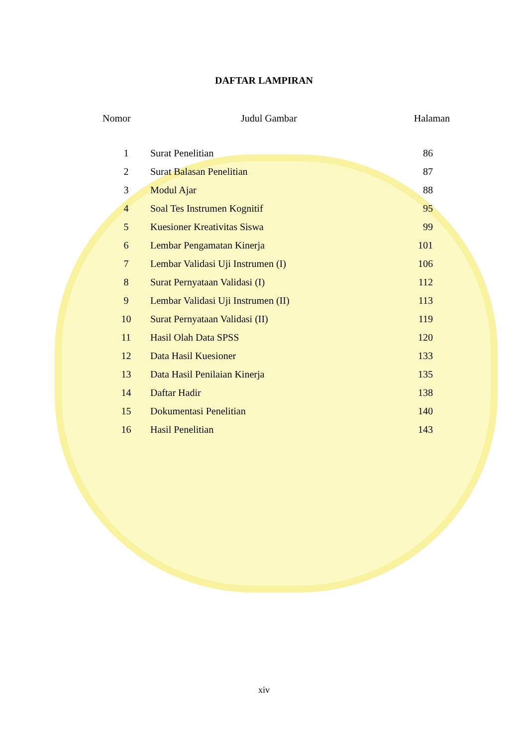DAFTAR LAMPIRAN
| Nomor | Judul Gambar | Halaman |
| --- | --- | --- |
| 1 | Surat Penelitian | 86 |
| 2 | Surat Balasan Penelitian | 87 |
| 3 | Modul Ajar | 88 |
| 4 | Soal Tes Instrumen Kognitif | 95 |
| 5 | Kuesioner Kreativitas Siswa | 99 |
| 6 | Lembar Pengamatan Kinerja | 101 |
| 7 | Lembar Validasi Uji Instrumen (I) | 106 |
| 8 | Surat Pernyataan Validasi (I) | 112 |
| 9 | Lembar Validasi Uji Instrumen (II) | 113 |
| 10 | Surat Pernyataan Validasi (II) | 119 |
| 11 | Hasil Olah Data SPSS | 120 |
| 12 | Data Hasil Kuesioner | 133 |
| 13 | Data Hasil Penilaian Kinerja | 135 |
| 14 | Daftar Hadir | 138 |
| 15 | Dokumentasi Penelitian | 140 |
| 16 | Hasil Penelitian | 143 |
xiv